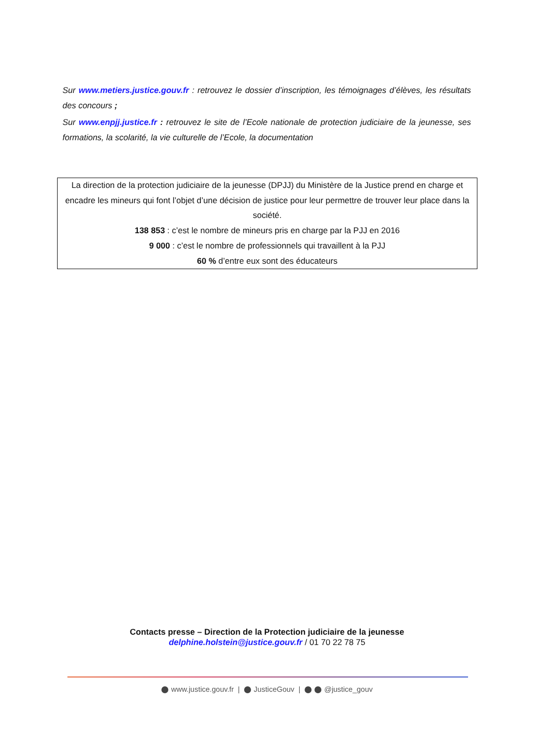Sur www.metiers.justice.gouv.fr : retrouvez le dossier d’inscription, les témoignages d’élèves, les résultats des concours ;
Sur www.enpjj.justice.fr : retrouvez le site de l’Ecole nationale de protection judiciaire de la jeunesse, ses formations, la scolarité, la vie culturelle de l’Ecole, la documentation
La direction de la protection judiciaire de la jeunesse (DPJJ) du Ministère de la Justice prend en charge et encadre les mineurs qui font l’objet d’une décision de justice pour leur permettre de trouver leur place dans la société.
138 853 : c’est le nombre de mineurs pris en charge par la PJJ en 2016
9 000 : c’est le nombre de professionnels qui travaillent à la PJJ
60 % d’entre eux sont des éducateurs
Contacts presse – Direction de la Protection judiciaire de la jeunesse
delphine.holstein@justice.gouv.fr / 01 70 22 78 75
www.justice.gouv.fr | JusticeGouv | @justice_gouv